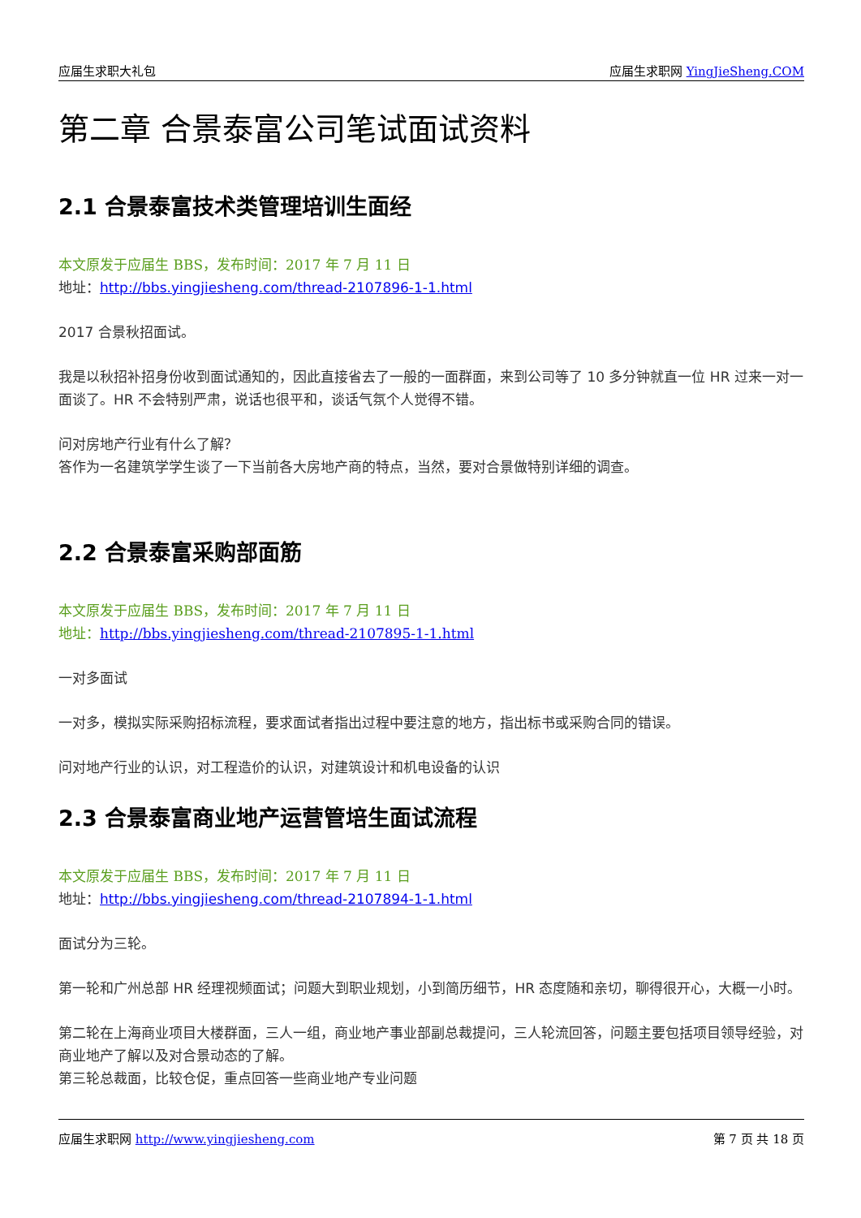应届生求职大礼包 应届生求职网 YingJieSheng.COM
第二章 合景泰富公司笔试面试资料
2.1 合景泰富技术类管理培训生面经
本文原发于应届生 BBS，发布时间：2017 年 7 月 11 日
地址：http://bbs.yingjiesheng.com/thread-2107896-1-1.html
2017 合景秋招面试。
我是以秋招补招身份收到面试通知的，因此直接省去了一般的一面群面，来到公司等了 10 多分钟就直一位 HR 过来一对一面谈了。HR 不会特别严肃，说话也很平和，谈话气氛个人觉得不错。
问对房地产行业有什么了解？
答作为一名建筑学学生谈了一下当前各大房地产商的特点，当然，要对合景做特别详细的调查。
2.2 合景泰富采购部面筋
本文原发于应届生 BBS，发布时间：2017 年 7 月 11 日
地址：http://bbs.yingjiesheng.com/thread-2107895-1-1.html
一对多面试
一对多，模拟实际采购招标流程，要求面试者指出过程中要注意的地方，指出标书或采购合同的错误。
问对地产行业的认识，对工程造价的认识，对建筑设计和机电设备的认识
2.3 合景泰富商业地产运营管培生面试流程
本文原发于应届生 BBS，发布时间：2017 年 7 月 11 日
地址：http://bbs.yingjiesheng.com/thread-2107894-1-1.html
面试分为三轮。
第一轮和广州总部 HR 经理视频面试；问题大到职业规划，小到简历细节，HR 态度随和亲切，聊得很开心，大概一小时。
第二轮在上海商业项目大楼群面，三人一组，商业地产事业部副总裁提问，三人轮流回答，问题主要包括项目领导经验，对商业地产了解以及对合景动态的了解。
第三轮总裁面，比较仓促，重点回答一些商业地产专业问题
应届生求职网 http://www.yingjiesheng.com 第 7 页 共 18 页